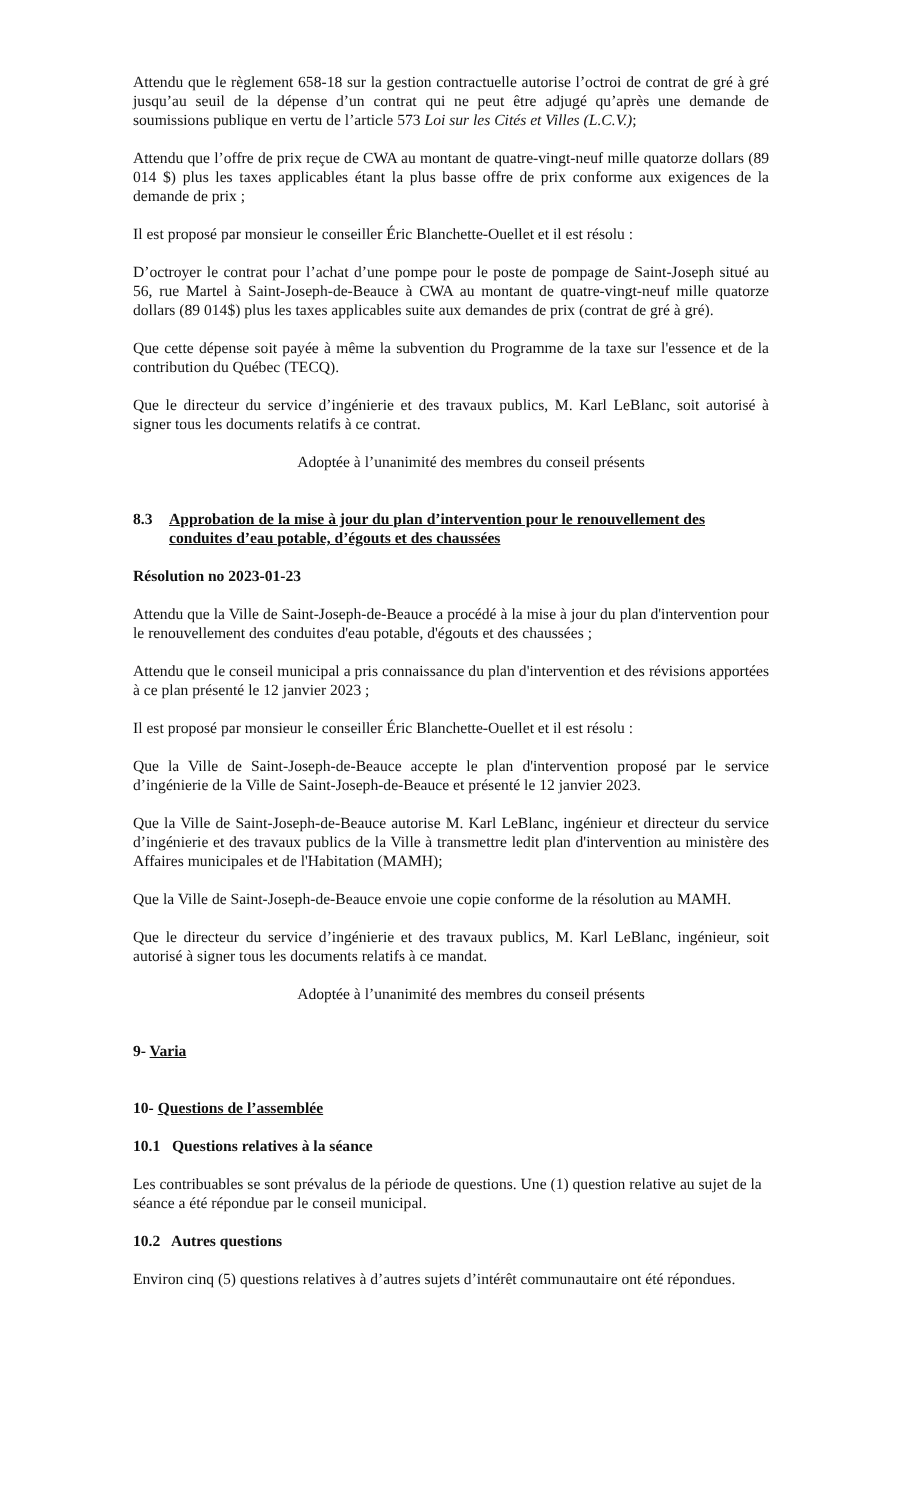Attendu que le règlement 658-18 sur la gestion contractuelle autorise l’octroi de contrat de gré à gré jusqu’au seuil de la dépense d’un contrat qui ne peut être adjugé qu’après une demande de soumissions publique en vertu de l’article 573 Loi sur les Cités et Villes (L.C.V.);
Attendu que l’offre de prix reçue de CWA au montant de quatre-vingt-neuf mille quatorze dollars (89 014 $) plus les taxes applicables étant la plus basse offre de prix conforme aux exigences de la demande de prix ;
Il est proposé par monsieur le conseiller Éric Blanchette-Ouellet et il est résolu :
D’octroyer le contrat pour l’achat d’une pompe pour le poste de pompage de Saint-Joseph situé au 56, rue Martel à Saint-Joseph-de-Beauce à CWA au montant de quatre-vingt-neuf mille quatorze dollars (89 014$) plus les taxes applicables suite aux demandes de prix (contrat de gré à gré).
Que cette dépense soit payée à même la subvention du Programme de la taxe sur l'essence et de la contribution du Québec (TECQ).
Que le directeur du service d’ingénierie et des travaux publics, M. Karl LeBlanc, soit autorisé à signer tous les documents relatifs à ce contrat.
Adoptée à l’unanimité des membres du conseil présents
8.3 Approbation de la mise à jour du plan d’intervention pour le renouvellement des conduites d’eau potable, d’égouts et des chaussées
Résolution no 2023-01-23
Attendu que la Ville de Saint-Joseph-de-Beauce a procédé à la mise à jour du plan d'intervention pour le renouvellement des conduites d'eau potable, d'égouts et des chaussées ;
Attendu que le conseil municipal a pris connaissance du plan d'intervention et des révisions apportées à ce plan présenté le 12 janvier 2023 ;
Il est proposé par monsieur le conseiller Éric Blanchette-Ouellet et il est résolu :
Que la Ville de Saint-Joseph-de-Beauce accepte le plan d'intervention proposé par le service d’ingénierie de la Ville de Saint-Joseph-de-Beauce et présenté le 12 janvier 2023.
Que la Ville de Saint-Joseph-de-Beauce autorise M. Karl LeBlanc, ingénieur et directeur du service d’ingénierie et des travaux publics de la Ville à transmettre ledit plan d'intervention au ministère des Affaires municipales et de l'Habitation (MAMH);
Que la Ville de Saint-Joseph-de-Beauce envoie une copie conforme de la résolution au MAMH.
Que le directeur du service d’ingénierie et des travaux publics, M. Karl LeBlanc, ingénieur, soit autorisé à signer tous les documents relatifs à ce mandat.
Adoptée à l’unanimité des membres du conseil présents
9- Varia
10- Questions de l’assemblée
10.1 Questions relatives à la séance
Les contribuables se sont prévalus de la période de questions. Une (1) question relative au sujet de la séance a été répondue par le conseil municipal.
10.2 Autres questions
Environ cinq (5) questions relatives à d’autres sujets d’intérêt communautaire ont été répondues.